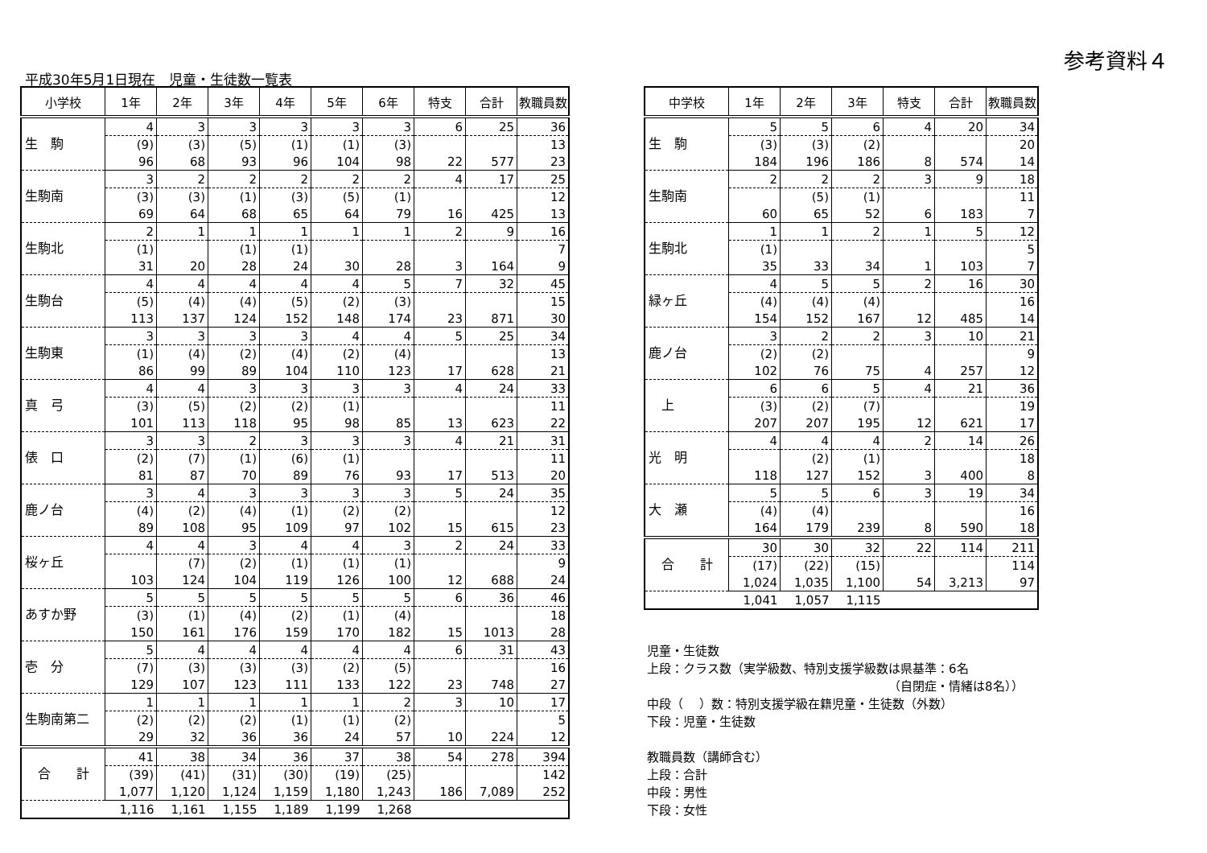参考資料４
平成30年5月1日現在　児童・生徒数一覧表
| 小学校 | 1年 | 2年 | 3年 | 4年 | 5年 | 6年 | 特支 | 合計 | 教職員数 |
| --- | --- | --- | --- | --- | --- | --- | --- | --- | --- |
| 生 駒 | 4 | 3 | 3 | 3 | 3 | 3 | 6 | 25 | 36 |
| | (9) | (3) | (5) | (1) | (1) | (3) | | | 13 |
| | 96 | 68 | 93 | 96 | 104 | 98 | 22 | 577 | 23 |
| 生駒南 | 3 | 2 | 2 | 2 | 2 | 2 | 4 | 17 | 25 |
| | (3) | (3) | (1) | (3) | (5) | (1) | | | 12 |
| | 69 | 64 | 68 | 65 | 64 | 79 | 16 | 425 | 13 |
| 生駒北 | 2 | 1 | 1 | 1 | 1 | 1 | 2 | 9 | 16 |
| | (1) | | (1) | (1) | | | | | 7 |
| | 31 | 20 | 28 | 24 | 30 | 28 | 3 | 164 | 9 |
| 生駒台 | 4 | 4 | 4 | 4 | 4 | 5 | 7 | 32 | 45 |
| | (5) | (4) | (4) | (5) | (2) | (3) | | | 15 |
| | 113 | 137 | 124 | 152 | 148 | 174 | 23 | 871 | 30 |
| 生駒東 | 3 | 3 | 3 | 3 | 4 | 4 | 5 | 25 | 34 |
| | (1) | (4) | (2) | (4) | (2) | (4) | | | 13 |
| | 86 | 99 | 89 | 104 | 110 | 123 | 17 | 628 | 21 |
| 真 弓 | 4 | 4 | 3 | 3 | 3 | 3 | 4 | 24 | 33 |
| | (3) | (5) | (2) | (2) | (1) | | | | 11 |
| | 101 | 113 | 118 | 95 | 98 | 85 | 13 | 623 | 22 |
| 俵 口 | 3 | 3 | 2 | 3 | 3 | 3 | 4 | 21 | 31 |
| | (2) | (7) | (1) | (6) | (1) | | | | 11 |
| | 81 | 87 | 70 | 89 | 76 | 93 | 17 | 513 | 20 |
| 鹿ノ台 | 3 | 4 | 3 | 3 | 3 | 3 | 5 | 24 | 35 |
| | (4) | (2) | (4) | (1) | (2) | (2) | | | 12 |
| | 89 | 108 | 95 | 109 | 97 | 102 | 15 | 615 | 23 |
| 桜ヶ丘 | 4 | 4 | 3 | 4 | 4 | 3 | 2 | 24 | 33 |
| | | (7) | (2) | (1) | (1) | (1) | | | 9 |
| | 103 | 124 | 104 | 119 | 126 | 100 | 12 | 688 | 24 |
| あすか野 | 5 | 5 | 5 | 5 | 5 | 5 | 6 | 36 | 46 |
| | (3) | (1) | (4) | (2) | (1) | (4) | | | 18 |
| | 150 | 161 | 176 | 159 | 170 | 182 | 15 | 1013 | 28 |
| 壱 分 | 5 | 4 | 4 | 4 | 4 | 4 | 6 | 31 | 43 |
| | (7) | (3) | (3) | (3) | (2) | (5) | | | 16 |
| | 129 | 107 | 123 | 111 | 133 | 122 | 23 | 748 | 27 |
| 生駒南第二 | 1 | 1 | 1 | 1 | 1 | 2 | 3 | 10 | 17 |
| | (2) | (2) | (2) | (1) | (1) | (2) | | | 5 |
| | 29 | 32 | 36 | 36 | 24 | 57 | 10 | 224 | 12 |
| 合 計 | 41 | 38 | 34 | 36 | 37 | 38 | 54 | 278 | 394 |
| | (39) | (41) | (31) | (30) | (19) | (25) | | | 142 |
| | 1,077 | 1,120 | 1,124 | 1,159 | 1,180 | 1,243 | 186 | 7,089 | 252 |
| | 1,116 | 1,161 | 1,155 | 1,189 | 1,199 | 1,268 | | | |
| 中学校 | 1年 | 2年 | 3年 | 特支 | 合計 | 教職員数 |
| --- | --- | --- | --- | --- | --- | --- |
| 生 駒 | 5 | 5 | 6 | 4 | 20 | 34 |
| | (3) | (3) | (2) | | | 20 |
| | 184 | 196 | 186 | 8 | 574 | 14 |
| 生駒南 | 2 | 2 | 2 | 3 | 9 | 18 |
| | | (5) | (1) | | | 11 |
| | 60 | 65 | 52 | 6 | 183 | 7 |
| 生駒北 | 1 | 1 | 2 | 1 | 5 | 12 |
| | (1) | | | | | 5 |
| | 35 | 33 | 34 | 1 | 103 | 7 |
| 緑ヶ丘 | 4 | 5 | 5 | 2 | 16 | 30 |
| | (4) | (4) | (4) | | | 16 |
| | 154 | 152 | 167 | 12 | 485 | 14 |
| 鹿ノ台 | 3 | 2 | 2 | 3 | 10 | 21 |
| | (2) | (2) | | | | 9 |
| | 102 | 76 | 75 | 4 | 257 | 12 |
| 上 | 6 | 6 | 5 | 4 | 21 | 36 |
| | (3) | (2) | (7) | | | 19 |
| | 207 | 207 | 195 | 12 | 621 | 17 |
| 光 明 | 4 | 4 | 4 | 2 | 14 | 26 |
| | | (2) | (1) | | | 18 |
| | 118 | 127 | 152 | 3 | 400 | 8 |
| 大 瀬 | 5 | 5 | 6 | 3 | 19 | 34 |
| | (4) | (4) | | | | 16 |
| | 164 | 179 | 239 | 8 | 590 | 18 |
| 合 計 | 30 | 30 | 32 | 22 | 114 | 211 |
| | (17) | (22) | (15) | | | 114 |
| | 1,024 | 1,035 | 1,100 | 54 | 3,213 | 97 |
| | 1,041 | 1,057 | 1,115 | | | |
児童・生徒数
上段：クラス数（実学級数、特別支援学級数は県基準：6名
（自閉症・情緒は8名））
中段（　 ）数：特別支援学級在籍児童・生徒数（外数）
下段：児童・生徒数
教職員数（講師含む）
上段：合計
中段：男性
下段：女性